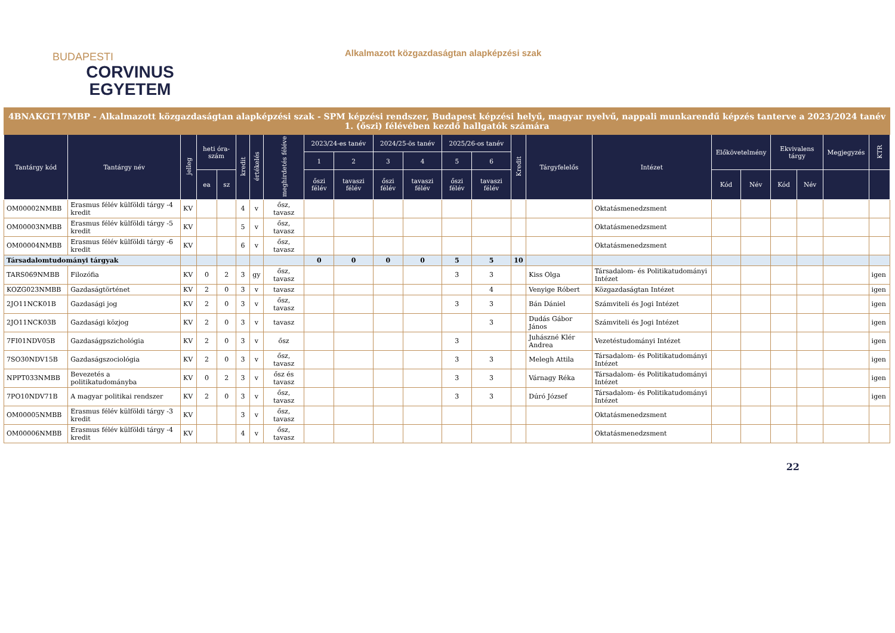BUDAPESTI
CORVINUS
EGYETEM
Alkalmazott közgazdaságtan alapképzési szak
| 4BNAKGT17MBP - Alkalmazott közgazdaságtan alapképzési szak - SPM képzési rendszer, Budapest képzési helyű, magyar nyelvű, nappali munkarendű képzés tanterve a 2023/2024 tanév 1. (őszi) félévében kezdő hallgatók számára | | | | | | | | | | | | | | | | | | | | | | |
| Tantárgy kód | Tantárgy név | jelleg | heti óra-szám | | kredit | értékelés | meghirdetés féléve | 2023/24-es tanév | | 2024/25-ös tanév | | 2025/26-os tanév | | Kredit | Tárgyfelelős | Intézet | Előkövetelmény | | Ekvivalens tárgy | | Megjegyzés | KTR |
| | | | | | | | | 1 | 2 | 3 | 4 | 5 | 6 | | | | | | | | | |
| | | | ea | sz | | | | őszi félév | tavaszi félév | őszi félév | tavaszi félév | őszi félév | tavaszi félév | | | | Kód | Név | Kód | Név | | |
| OM00002NMBB | Erasmus félév külföldi tárgy -4 kredit | KV | | | 4 | v | ősz, tavasz | | | | | | | | | Oktatásmenedzsment | | | | | | |
| OM00003NMBB | Erasmus félév külföldi tárgy -5 kredit | KV | | | 5 | v | ősz, tavasz | | | | | | | | | Oktatásmenedzsment | | | | | | |
| OM00004NMBB | Erasmus félév külföldi tárgy -6 kredit | KV | | | 6 | v | ősz, tavasz | | | | | | | | | Oktatásmenedzsment | | | | | | |
| Társadalomtudományi tárgyak | | | | | | | | 0 | 0 | 0 | 0 | 5 | 5 | 10 | | | | | | | | |
| TARS069NMBB | Filozófia | KV | 0 | 2 | 3 | gy | ősz, tavasz | | | | | 3 | 3 | | Kiss Olga | Társadalom- és Politikatudományi Intézet | | | | | | igen |
| KOZG023NMBB | Gazdaságtörténet | KV | 2 | 0 | 3 | v | tavasz | | | | | | 4 | | Venyige Róbert | Közgazdaságtan Intézet | | | | | | igen |
| 2JO11NCK01B | Gazdasági jog | KV | 2 | 0 | 3 | v | ősz, tavasz | | | | | 3 | 3 | | Bán Dániel | Számviteli és Jogi Intézet | | | | | | igen |
| 2JO11NCK03B | Gazdasági közjog | KV | 2 | 0 | 3 | v | tavasz | | | | | | 3 | | Dudás Gábor János | Számviteli és Jogi Intézet | | | | | | igen |
| 7FI01NDV05B | Gazdaságpszichológia | KV | 2 | 0 | 3 | v | ősz | | | | | 3 | | | Juhászné Klér Andrea | Vezetéstudományi Intézet | | | | | | igen |
| 7SO30NDV15B | Gazdaságszociológia | KV | 2 | 0 | 3 | v | ősz, tavasz | | | | | 3 | 3 | | Melegh Attila | Társadalom- és Politikatudományi Intézet | | | | | | igen |
| NPPT033NMBB | Bevezetés a politikatudományba | KV | 0 | 2 | 3 | v | ősz és tavasz | | | | | 3 | 3 | | Várnagy Réka | Társadalom- és Politikatudományi Intézet | | | | | | igen |
| 7PO10NDV71B | A magyar politikai rendszer | KV | 2 | 0 | 3 | v | ősz, tavasz | | | | | 3 | 3 | | Dúró József | Társadalom- és Politikatudományi Intézet | | | | | | igen |
| OM00005NMBB | Erasmus félév külföldi tárgy -3 kredit | KV | | | 3 | v | ősz, tavasz | | | | | | | | | Oktatásmenedzsment | | | | | | |
| OM00006NMBB | Erasmus félév külföldi tárgy -4 kredit | KV | | | 4 | v | ősz, tavasz | | | | | | | | | Oktatásmenedzsment | | | | | | |
22